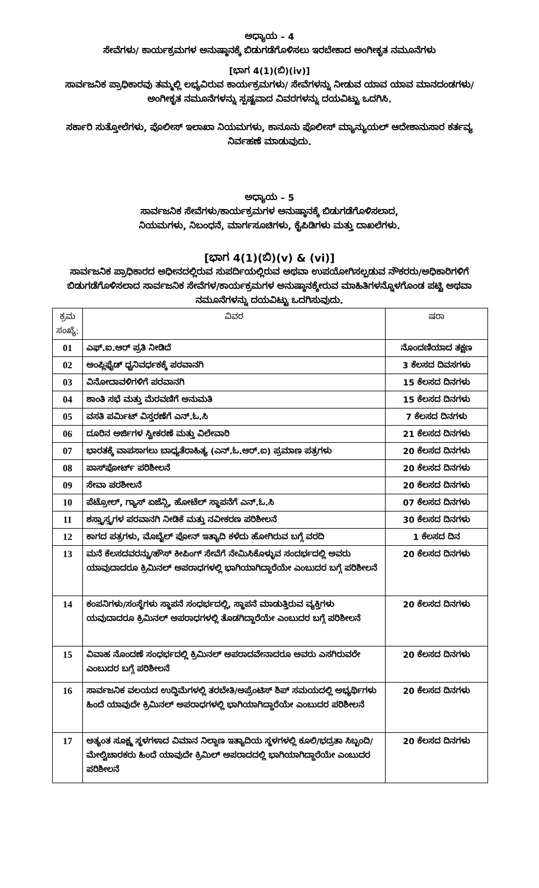ಅಧ್ಯಾಯ – 4
ಸೇವೆಗಳು/ ಕಾರ್ಯಕ್ರಮಗಳ ಅನುಷ್ಠಾನಕ್ಕೆ ಬಿಡುಗಡೆಗೊಳಿಸಲು ಇರಬೇಕಾದ ಅಂಗೀಕೃತ ನಮೂನೆಗಳು
[ಭಾಗ 4(1)(ಬಿ)(iv)]
ಸಾರ್ವಜನಿಕ ಪ್ರಾಧಿಕಾರವು ತಮ್ಮಲ್ಲಿ ಲಭ್ಯವಿರುವ ಕಾರ್ಯಕ್ರಮಗಳು/ ಸೇವೆಗಳನ್ನು ನೀಡುವ ಯಾವ ಯಾವ ಮಾನದಂಡಗಳು/ಅಂಗೀಕೃತ ನಮೂನೆಗಳನ್ನು ಸ್ಪಷ್ಟವಾದ ವಿವರಗಳನ್ನು ದಯವಿಟ್ಟು ಒದಗಿಸಿ.
ಸರ್ಕಾರಿ ಸುತ್ತೋಲೆಗಳು, ಪೊಲೀಸ್ ಇಲಾಖಾ ನಿಯಮಗಳು, ಕಾನೂನು ಪೊಲೀಸ್ ಮ್ಯಾನ್ಯುಯಲ್ ಆದೇಶಾನುಸಾರ ಕರ್ತವ್ಯ ನಿರ್ವಹಣೆ ಮಾಡುವುದು.
ಅಧ್ಯಾಯ – 5
ಸಾರ್ವಜನಿಕ ಸೇವೆಗಳು/ಕಾರ್ಯಕ್ರಮಗಳ ಅನುಷ್ಠಾನಕ್ಕೆ ಬಿಡುಗಡೆಗೊಳಿಸಲಾದ,
ನಿಯಮಗಳು, ನಿಬಂಧನೆ, ಮಾರ್ಗಸೂಚಿಗಳು, ಕೈಪಿಡಿಗಳು ಮತ್ತು ದಾಖಲೆಗಳು.
[ಭಾಗ 4(1)(ಬಿ)(v) & (vi)]
ಸಾರ್ವಜನಿಕ ಪ್ರಾಧಿಕಾರದ ಅಧೀನದಲ್ಲಿರುವ ಸುಪರ್ದಿಯಲ್ಲಿರುವ ಅಥವಾ ಉಪಯೋಗಿಸಲ್ಪಡುವ ನೌಕರರು/ಅಧಿಕಾರಿಗಳಿಗೆ ಬಿಡುಗಡೆಗೊಳಿಸಲಾದ ಸಾರ್ವಜನಿಕ ಸೇವೆಗಳ/ಕಾರ್ಯಕ್ರಮಗಳ ಅನುಷ್ಠಾನಕ್ಕೇರುವ ಮಾಹಿತಿಗಳನ್ನೊಳಗೊಂಡ ಪಟ್ಟಿ ಅಥವಾ ನಮೂನೆಗಳನ್ನು ದಯವಿಟ್ಟು ಒದಗಿಸುವುದು.
| ಕ್ರಮ ಸಂಖ್ಯೆ: | ವಿವರ | ಷರಾ |
| --- | --- | --- |
| 01 | ಎಫ್.ಐ.ಆರ್ ಪ್ರತಿ ನೀಡಿದೆ | ನೊಂದಣಿಯಾದ ತಕ್ಷಣ |
| 02 | ಅಂಪ್ಲಿಫೈಡ್ ಧ್ವನಿವರ್ಧಕಕ್ಕೆ ಪರವಾನಗಿ | 3 ಕೆಲಸದ ದಿವಸಗಳು |
| 03 | ವಿನೋದಾವಳಿಗಳಿಗೆ ಪರವಾನಗಿ | 15 ಕೆಲಸದ ದಿನಗಳು |
| 04 | ಶಾಂತಿ ಸಭೆ ಮತ್ತು ಮೆರವಣಿಗೆ ಅನುಮತಿ | 15 ಕೆಲಸದ ದಿನಗಳು |
| 05 | ವಸತಿ ಪರ್ಮಿಟ್ ವಿಸ್ತರಣೆಗೆ ಎನ್.ಓ.ಸಿ | 7 ಕೆಲಸದ ದಿನಗಳು |
| 06 | ದೂರಿನ ಅರ್ಜಿಗಳ ಸ್ವೀಕರಣೆ ಮತ್ತು ವಿಲೇವಾರಿ | 21 ಕೆಲಸದ ದಿನಗಳು |
| 07 | ಭಾರತಕ್ಕೆ ವಾಪಸಾಗಲು ಬಾಧ್ಯತೆರಾಹಿತ್ಯ (ಎನ್.ಓ.ಆರ್.ಐ) ಪ್ರಮಾಣ ಪತ್ರಗಳು | 20 ಕೆಲಸದ ದಿನಗಳು |
| 08 | ಪಾಸ್‌ಪೋರ್ಟ್ ಪರಿಶೀಲನೆ | 20 ಕೆಲಸದ ದಿನಗಳು |
| 09 | ಸೇವಾ ಪರಶೀಲನೆ | 20 ಕೆಲಸದ ದಿನಗಳು |
| 10 | ಪೆಟ್ರೋಲ್, ಗ್ಯಾಸ್ ಏಜೆನ್ಸಿ, ಹೋಟೆಲ್ ಸ್ಥಾಪನೆಗೆ ಎನ್.ಓ.ಸಿ | 07 ಕೆಲಸದ ದಿನಗಳು |
| 11 | ಶಸ್ತ್ರಾಸ್ತ್ರಗಳ ಪರವಾನಗಿ ನೀಡಿಕೆ ಮತ್ತು ನವೀಕರಣ ಪರಿಶೀಲನೆ | 30 ಕೆಲಸದ ದಿನಗಳು |
| 12 | ಕಾಗದ ಪತ್ರಗಳು, ಮೊಬೈಲ್ ಪೋನ್ ಇತ್ಯಾದಿ ಕಳೆದು ಹೋಗಿರುವ ಬಗ್ಗೆ ವರದಿ | 1 ಕೆಲಸದ ದಿನ |
| 13 | ಮನೆ ಕೆಲಸದವರನ್ನು/ಹೌಸ್ ಕೀಪಿಂಗ್ ಸೇವೆಗೆ ನೇಮಿಸಿಕೊಳ್ಳುವ ಸಂದರ್ಭದಲ್ಲಿ ಅವರು ಯಾವುದಾದರೂ ಕ್ರಿಮಿನಲ್ ಅಪರಾಧಗಳಲ್ಲಿ ಭಾಗಿಯಾಗಿದ್ದಾರೆಯೇ ಎಂಬುದರ ಬಗ್ಗೆ ಪರಿಶೀಲನೆ | 20 ಕೆಲಸದ ದಿನಗಳು |
| 14 | ಕಂಪನಿಗಳು/ಸಂಸ್ಥೆಗಳು ಸ್ಥಾಪನೆ ಸಂಧರ್ಭದಲ್ಲಿ, ಸ್ಥಾಪನೆ ಮಾಡುತ್ತಿರುವ ವ್ಯಕ್ತಿಗಳು ಯವುದಾದರೂ ಕ್ರಿಮಿನಲ್ ಅಪರಾಧಗಳಲ್ಲಿ ತೊಡಗಿದ್ದಾರೆಯೇ ಎಂಬುದರ ಬಗ್ಗೆ ಪರಿಶೀಲನೆ | 20 ಕೆಲಸದ ದಿನಗಳು |
| 15 | ವಿವಾಹ ನೊಂದಣೆ ಸಂಧರ್ಭದಲ್ಲಿ ಕ್ರಿಮಿನಲ್ ಅಪರಾದವೇನಾದರೂ ಅವರು ಎಸಗಿರುವರೇ ಎಂಬುದರ ಬಗ್ಗೆ ಪರಿಶೀಲನೆ | 20 ಕೆಲಸದ ದಿನಗಳು |
| 16 | ಸಾರ್ವಜನಿಕ ವಲಯದ ಉದ್ದಿಮೆಗಳಲ್ಲಿ ತರಬೇತಿ/ಅಪ್ರೆಂಟಿಸ್ ಶಿಪ್ ಸಮಯದಲ್ಲಿ ಅಭ್ಯರ್ಥಿಗಳು ಹಿಂದೆ ಯಾವುದೇ ಕ್ರಿಮಿನಲ್ ಅಪರಾಧಗಳಲ್ಲಿ ಭಾಗಿಯಾಗಿದ್ದಾರೆಯೇ ಎಂಬುದರ ಪರಿಶೀಲನೆ | 20 ಕೆಲಸದ ದಿನಗಳು |
| 17 | ಅತ್ಯಂತ ಸೂಕ್ಷ್ಮ ಸ್ಥಳಗಳಾದ ವಿಮಾನ ನಿಲ್ದಾಣ ಇತ್ಯಾದಿಯ ಸ್ಥಳಗಳಲ್ಲಿ ಕೂಲಿ/ಭದ್ರತಾ ಸಿಬ್ಬಂದಿ/ಮೇಲ್ವಿಚಾರಕರು ಹಿಂದೆ ಯಾವುದೇ ಕ್ರಿಮಿಲ್ ಅಪರಾದದಲ್ಲಿ ಭಾಗಿಯಾಗಿದ್ದಾರೆಯೇ ಎಂಬುದರ ಪರಿಶೀಲನೆ | 20 ಕೆಲಸದ ದಿನಗಳು |